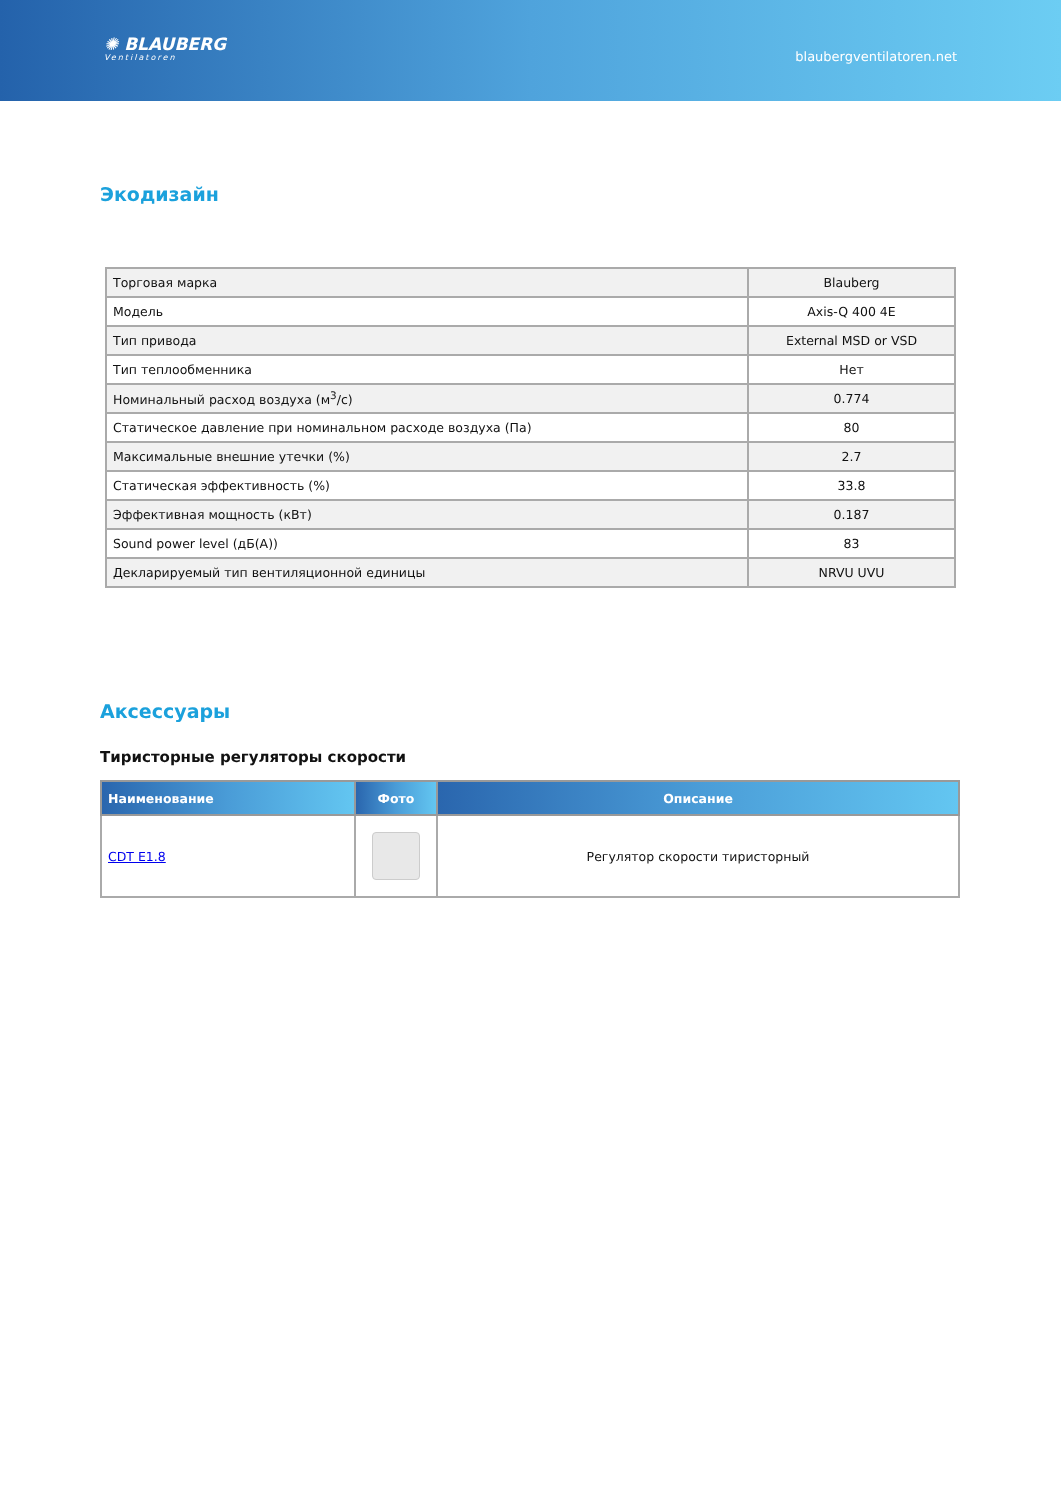✺ BLAUBERG
Ventilatoren
blaubergventilatoren.net
Экодизайн
| Торговая марка | Blauberg |
| Модель | Axis-Q 400 4E |
| Тип привода | External MSD or VSD |
| Тип теплообменника | Нет |
| Номинальный расход воздуха (м<sup>3</sup>/с) | 0.774 |
| Статическое давление при номинальном расходе воздуха (Па) | 80 |
| Максимальные внешние утечки (%) | 2.7 |
| Статическая эффективность (%) | 33.8 |
| Эффективная мощность (кВт) | 0.187 |
| Sound power level (дБ(А)) | 83 |
| Декларируемый тип вентиляционной единицы | NRVU UVU |
Аксессуары
Тиристорные регуляторы скорости
| Наименование | Фото | Описание |
| --- | --- | --- |
| CDT E1.8 | | Регулятор скорости тиристорный |